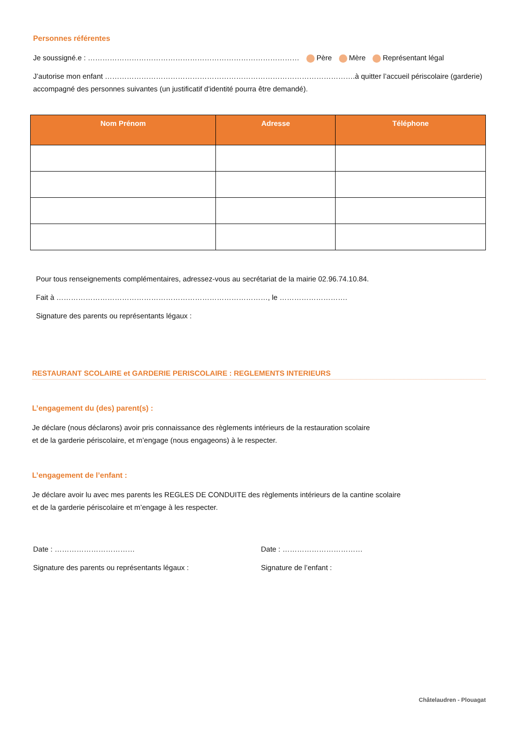Personnes référentes
Je soussigné.e : …………………………………………………………………………… Père Mère Représentant légal
J’autorise mon enfant ………………………………………………………………………………………….à quitter l’accueil périscolaire (garderie) accompagné des personnes suivantes (un justificatif d'identité pourra être demandé).
| Nom Prénom | Adresse | Téléphone |
| --- | --- | --- |
Pour tous renseignements complémentaires, adressez-vous au secrétariat de la mairie 02.96.74.10.84.
Fait à ……………………………………………………………………………, le ……………………….
Signature des parents ou représentants légaux :
RESTAURANT SCOLAIRE et GARDERIE PERISCOLAIRE : REGLEMENTS INTERIEURS
L’engagement du (des) parent(s) :
Je déclare (nous déclarons) avoir pris connaissance des règlements intérieurs de la restauration scolaire
et de la garderie périscolaire, et m’engage (nous engageons) à le respecter.
L’engagement de l’enfant :
Je déclare avoir lu avec mes parents les REGLES DE CONDUITE des règlements intérieurs de la cantine scolaire
et de la garderie périscolaire et m’engage à les respecter.
Date : ……………………………
Signature des parents ou représentants légaux :
Date : ……………………………
Signature de l’enfant :
Châtelaudren - Plouagat